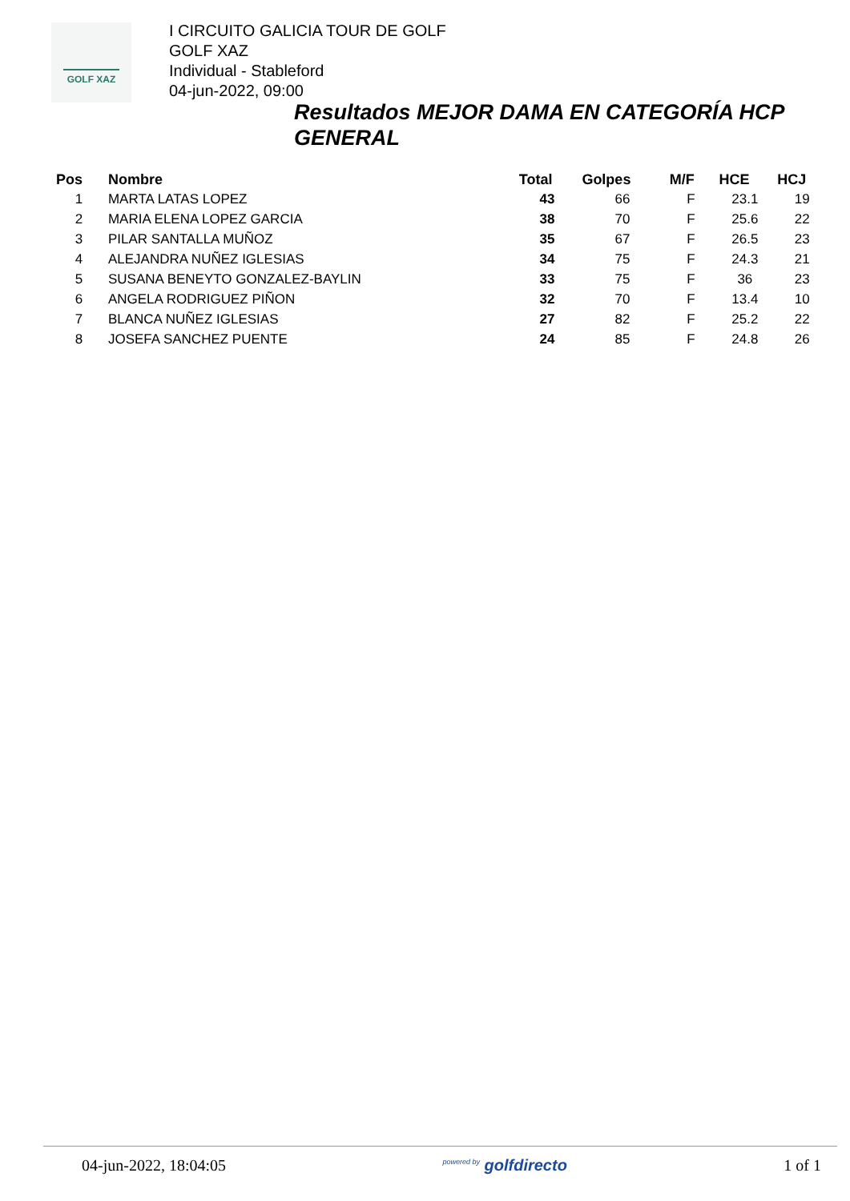GOLF XAZ
I CIRCUITO GALICIA TOUR DE GOLF
GOLF XAZ
Individual - Stableford
04-jun-2022, 09:00
Resultados MEJOR DAMA EN CATEGORÍA HCP GENERAL
| Pos | Nombre | Total | Golpes | M/F | HCE | HCJ |
| --- | --- | --- | --- | --- | --- | --- |
| 1 | MARTA LATAS LOPEZ | 43 | 66 | F | 23.1 | 19 |
| 2 | MARIA ELENA LOPEZ GARCIA | 38 | 70 | F | 25.6 | 22 |
| 3 | PILAR SANTALLA MUÑOZ | 35 | 67 | F | 26.5 | 23 |
| 4 | ALEJANDRA NUÑEZ IGLESIAS | 34 | 75 | F | 24.3 | 21 |
| 5 | SUSANA BENEYTO GONZALEZ-BAYLIN | 33 | 75 | F | 36 | 23 |
| 6 | ANGELA RODRIGUEZ PIÑON | 32 | 70 | F | 13.4 | 10 |
| 7 | BLANCA NUÑEZ IGLESIAS | 27 | 82 | F | 25.2 | 22 |
| 8 | JOSEFA SANCHEZ PUENTE | 24 | 85 | F | 24.8 | 26 |
04-jun-2022, 18:04:05 <sup>powered by</sup> golfdirecto 1 of 1